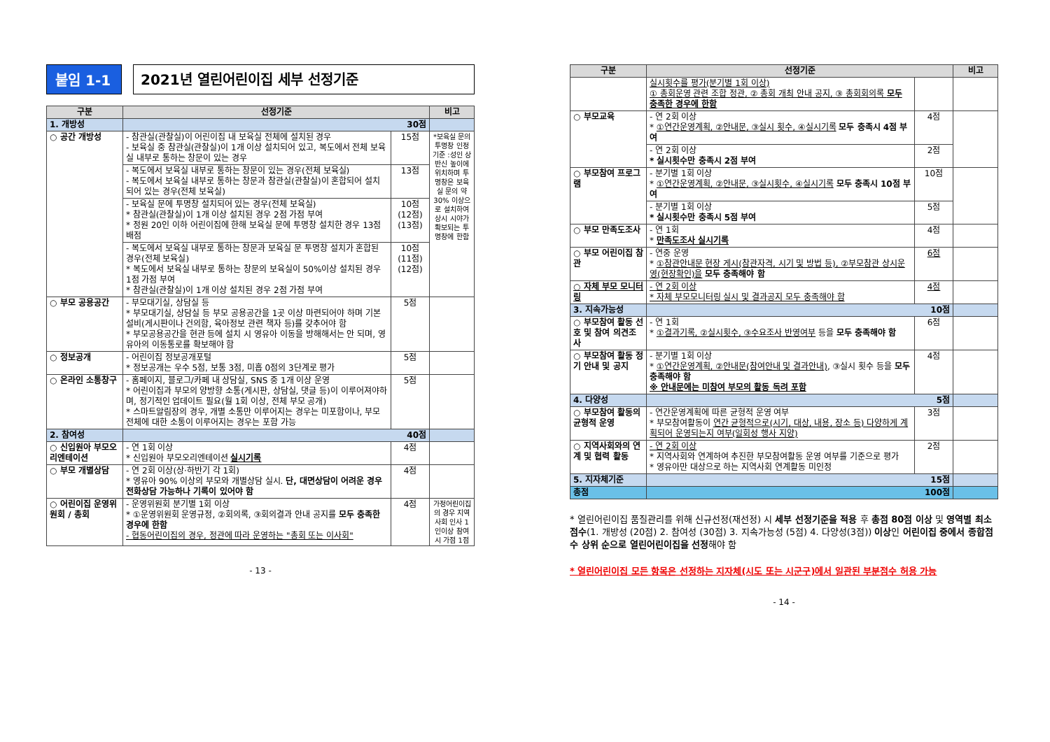붙임 1-1
2021년 열린어린이집 세부 선정기준
| 구분 | 선정기준 | | 비고 |
| --- | --- | --- | --- |
| 1. 개방성 | 30점 | | |
| ○ 공간 개방성 | - 참관실(관찰실)이 어린이집 내 보육실 전체에 설치된 경우 - 보육실 중 참관실(관찰실)이 1개 이상 설치되어 있고, 복도에서 전체 보육실 내부로 통하는 창문이 있는 경우 | 15점 | *보육실 문의 투명창 인정기준 :성인 상반신 높이에 위치하며 투명창은 보육실 문의 약 30% 이상으로 설치하여 상시 시야가 확보되는 투명창에 한함 |
| | - 복도에서 보육실 내부로 통하는 창문이 있는 경우(전체 보육실) - 복도에서 보육실 내부로 통하는 창문과 참관실(관찰실)이 혼합되어 설치되어 있는 경우(전체 보육실) | 13점 | |
| | - 보육실 문에 투명창 설치되어 있는 경우(전체 보육실) * 참관실(관찰실)이 1개 이상 설치된 경우 2점 가점 부여 * 정원 20인 이하 어린이집에 한해 보육실 문에 투명창 설치한 경우 13점 배점 | 10점 (12점) (13점) | |
| | - 복도에서 보육실 내부로 통하는 창문과 보육실 문 투명창 설치가 혼합된 경우(전체 보육실) * 복도에서 보육실 내부로 통하는 창문의 보육실이 50%이상 설치된 경우 1점 가점 부여 * 참관실(관찰실)이 1개 이상 설치된 경우 2점 가점 부여 | 10점 (11점) (12점) | |
| ○ 부모 공용공간 | - 부모대기실, 상담실 등 * 부모대기실, 상담실 등 부모 공용공간을 1곳 이상 마련되어야 하며 기본설비(게시판이나 건의함, 육아정보 관련 책자 등)를 갖추어야 함 * 부모공용공간을 현관 등에 설치 시 영유아 이동을 방해해서는 안 되며, 영유아의 이동통로를 확보해야 함 | 5점 | |
| ○ 정보공개 | - 어린이집 정보공개포털 * 정보공개는 우수 5점, 보통 3점, 미흡 0점의 3단계로 평가 | 5점 | |
| ○ 온라인 소통창구 | - 홈페이지, 블로그/카페 내 상담실, SNS 중 1개 이상 운영 * 어린이집과 부모의 양방향 소통(게시판, 상담실, 댓글 등)이 이루어져야하며, 정기적인 업데이트 필요(월 1회 이상, 전체 부모 공개) * 스마트알림장의 경우, 개별 소통만 이루어지는 경우는 미포함이나, 부모전체에 대한 소통이 이루어지는 경우는 포함 가능 | 5점 | |
| 2. 참여성 | 40점 | | |
| ○ 신입원아 부모오리엔테이션 | - 연 1회 이상 * 신입원아 부모오리엔테이션 실시기록 | 4점 | |
| ○ 부모 개별상담 | - 연 2회 이상(상·하반기 각 1회) * 영유아 90% 이상의 부모와 개별상담 실시. 단, 대면상담이 어려운 경우 전화상담 가능하나 기록이 있어야 함 | 4점 | |
| ○ 어린이집 운영위원회 / 총회 | - 운영위원회 분기별 1회 이상 * ①운영위원회 운영규정, ②회의록, ③회의결과 안내 공지를 모두 충족한 경우에 한함 - 협동어린이집의 경우, 정관에 따라 운영하는 "총회 또는 이사회" | 4점 | 가정어린이집의 경우 지역사회 인사 1인이상 참여시 가점 1점 |
- 13 -
| 구분 | 선정기준 | | 비고 |
| --- | --- | --- | --- |
| | 실시횟수를 평가(분기별 1회 이상) ① 총회운영 관련 조합 정관, ② 총회 개최 안내 공지, ③ 총회회의록 모두 충족한 경우에 한함 | | |
| ○ 부모교육 | - 연 2회 이상 * ①연간운영계획, ②안내문, ③실시 횟수, ④실시기록 모두 충족시 4점 부여 | 4점 | |
| | - 연 2회 이상 * 실시횟수만 충족시 2점 부여 | 2점 | |
| ○ 부모참여 프로그램 | - 분기별 1회 이상 * ①연간운영계획, ②안내문, ③실시횟수, ④실시기록 모두 충족시 10점 부여 | 10점 | |
| | - 분기별 1회 이상 * 실시횟수만 충족시 5점 부여 | 5점 | |
| ○ 부모 만족도조사 | - 연 1회 * 만족도조사 실시기록 | 4점 | |
| ○ 부모 어린이집 참관 | - 연중 운영 * ①참관안내문 현장 게시(참관자격, 시기 및 방법 등), ②부모참관 상시운영(현장확인)을 모두 충족해야 함 | 6점 | |
| ○ 자체 부모 모니터링 | - 연 2회 이상 * 자체 부모모니터링 실시 및 결과공지 모두 충족해야 함 | 4점 | |
| 3. 지속가능성 | 10점 | | |
| ○ 부모참여 활동 선호 및 참여 의견조사 | - 연 1회 * ①결과기록, ②실시횟수, ③수요조사 반영여부 등을 모두 충족해야 함 | 6점 | |
| ○ 부모참여 활동 정기 안내 및 공지 | - 분기별 1회 이상 * ①연간운영계획, ②안내문(참여안내 및 결과안내) , ③실시 횟수 등을 모두 충족해야 함 ※ 안내문에는 미참여 부모의 활동 독려 포함 | 4점 | |
| 4. 다양성 | 5점 | | |
| ○ 부모참여 활동의 균형적 운영 | - 연간운영계획에 따른 균형적 운영 여부 * 부모참여활동이 연간 균형적으로(시기, 대상, 내용, 장소 등) 다양하게 계획되어 운영되는지 여부(일회성 행사 지양) | 3점 | |
| ○ 지역사회와의 연계 및 협력 활동 | - 연 2회 이상 * 지역사회와 연계하여 추진한 부모참여활동 운영 여부를 기준으로 평가 * 영유아만 대상으로 하는 지역사회 연계활동 미인정 | 2점 | |
| 5. 지자체기준 | 15점 | | |
| 총점 | 100점 | | |
* 열린어린이집 품질관리를 위해 신규선정(재선정) 시 세부 선정기준을 적용 후 총점 80점 이상 및 영역별 최소점수(1. 개방성 (20점) 2. 참여성 (30점) 3. 지속가능성 (5점) 4. 다양성(3점)) 이상인 어린이집 중에서 종합점수 상위 순으로 열린어린이집을 선정해야 함
* 열린어린이집 모든 항목은 선정하는 지자체(시도 또는 시군구)에서 일관된 부분점수 허용 가능
- 14 -